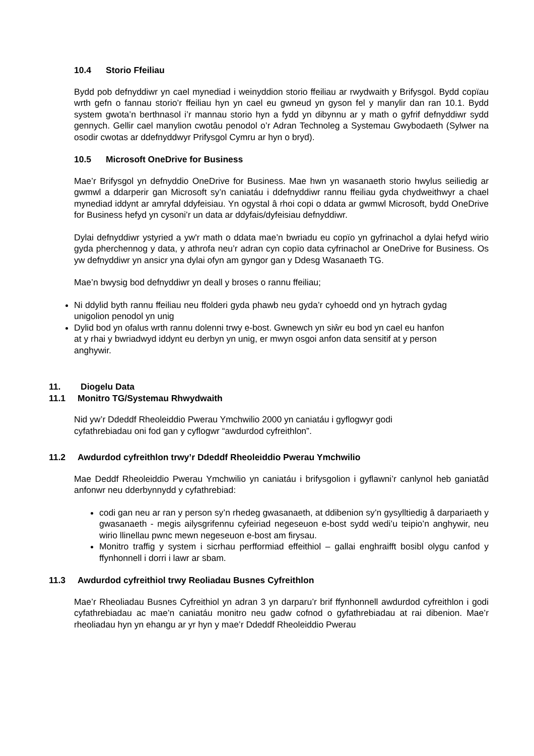10.4 Storio Ffeiliau
Bydd pob defnyddiwr yn cael mynediad i weinyddion storio ffeiliau ar rwydwaith y Brifysgol. Bydd copïau wrth gefn o fannau storio’r ffeiliau hyn yn cael eu gwneud yn gyson fel y manylir dan ran 10.1. Bydd system gwota’n berthnasol i’r mannau storio hyn a fydd yn dibynnu ar y math o gyfrif defnyddiwr sydd gennych. Gellir cael manylion cwotâu penodol o’r Adran Technoleg a Systemau Gwybodaeth (Sylwer na osodir cwotas ar ddefnyddwyr Prifysgol Cymru ar hyn o bryd).
10.5 Microsoft OneDrive for Business
Mae’r Brifysgol yn defnyddio OneDrive for Business. Mae hwn yn wasanaeth storio hwylus seiliedig ar gwmwl a ddarperir gan Microsoft sy’n caniatáu i ddefnyddiwr rannu ffeiliau gyda chydweithwyr a chael mynediad iddynt ar amryfal ddyfeisiau. Yn ogystal â rhoi copi o ddata ar gwmwl Microsoft, bydd OneDrive for Business hefyd yn cysoni’r un data ar ddyfais/dyfeisiau defnyddiwr.
Dylai defnyddiwr ystyried a yw'r math o ddata mae’n bwriadu eu copïo yn gyfrinachol a dylai hefyd wirio gyda pherchennog y data, y athrofa neu’r adran cyn copïo data cyfrinachol ar OneDrive for Business. Os yw defnyddiwr yn ansicr yna dylai ofyn am gyngor gan y Ddesg Wasanaeth TG.
Mae’n bwysig bod defnyddiwr yn deall y broses o rannu ffeiliau;
Ni ddylid byth rannu ffeiliau neu ffolderi gyda phawb neu gyda’r cyhoedd ond yn hytrach gydag unigolion penodol yn unig
Dylid bod yn ofalus wrth rannu dolenni trwy e-bost. Gwnewch yn siŵr eu bod yn cael eu hanfon at y rhai y bwriadwyd iddynt eu derbyn yn unig, er mwyn osgoi anfon data sensitif at y person anghywir.
11. Diogelu Data
11.1 Monitro TG/Systemau Rhwydwaith
Nid yw’r Ddeddf Rheoleiddio Pwerau Ymchwilio 2000 yn caniatáu i gyflogwyr godi
cyfathrebiadau oni fod gan y cyflogwr “awdurdod cyfreithlon”.
11.2 Awdurdod cyfreithlon trwy’r Ddeddf Rheoleiddio Pwerau Ymchwilio
Mae Deddf Rheoleiddio Pwerau Ymchwilio yn caniatáu i brifysgolion i gyflawni’r canlynol heb ganiatâd anfonwr neu dderbynnydd y cyfathrebiad:
codi gan neu ar ran y person sy’n rhedeg gwasanaeth, at ddibenion sy’n gysylltiedig â darpariaeth y gwasanaeth - megis ailysgrifennu cyfeiriad negeseuon e-bost sydd wedi’u teipio’n anghywir, neu wirio llinellau pwnc mewn negeseuon e-bost am firysau.
Monitro traffig y system i sicrhau perfformiad effeithiol – gallai enghraifft bosibl olygu canfod y ffynhonnell i dorri i lawr ar sbam.
11.3 Awdurdod cyfreithiol trwy Reoliadau Busnes Cyfreithlon
Mae’r Rheoliadau Busnes Cyfreithiol yn adran 3 yn darparu’r brif ffynhonnell awdurdod cyfreithlon i godi cyfathrebiadau ac mae’n caniatáu monitro neu gadw cofnod o gyfathrebiadau at rai dibenion. Mae’r rheoliadau hyn yn ehangu ar yr hyn y mae’r Ddeddf Rheoleiddio Pwerau